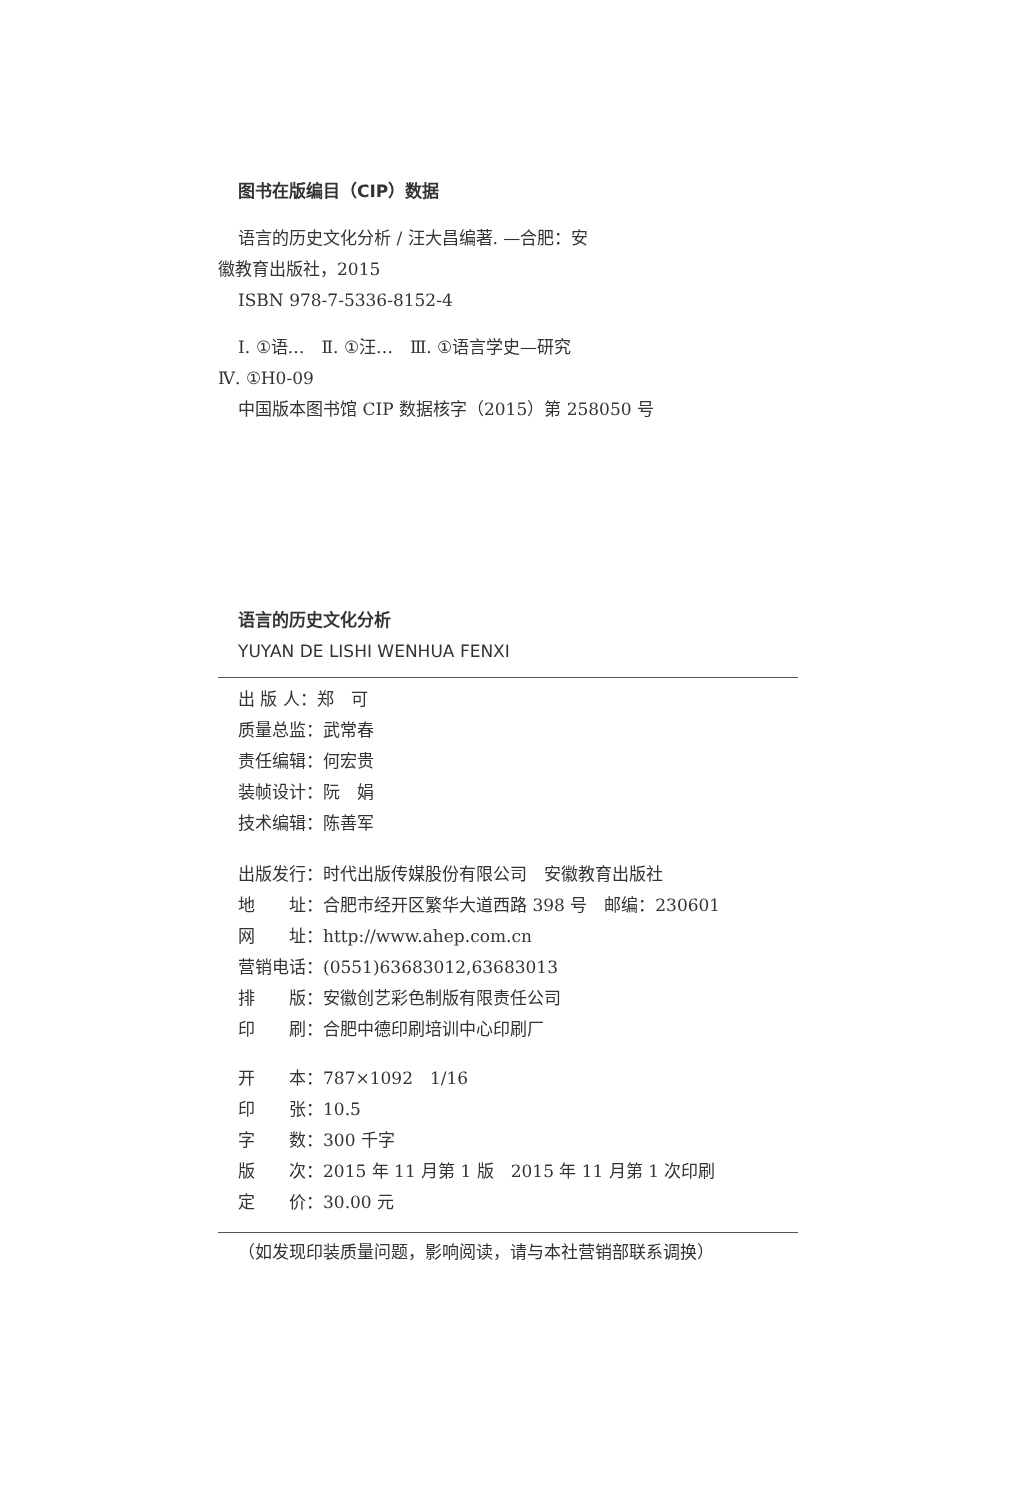图书在版编目（CIP）数据
语言的历史文化分析 / 汪大昌编著. —合肥：安
徽教育出版社，2015
ISBN 978-7-5336-8152-4
Ⅰ. ①语…　Ⅱ. ①汪…　Ⅲ. ①语言学史—研究
Ⅳ. ①H0-09
中国版本图书馆 CIP 数据核字（2015）第 258050 号
语言的历史文化分析
YUYAN DE LISHI WENHUA FENXI
出 版 人：郑　可
质量总监：武常春
责任编辑：何宏贵
装帧设计：阮　娟
技术编辑：陈善军
出版发行：时代出版传媒股份有限公司　安徽教育出版社
地　　址：合肥市经开区繁华大道西路 398 号　邮编：230601
网　　址：http://www.ahep.com.cn
营销电话：(0551)63683012,63683013
排　　版：安徽创艺彩色制版有限责任公司
印　　刷：合肥中德印刷培训中心印刷厂
开　　本：787×1092　1/16
印　　张：10.5
字　　数：300 千字
版　　次：2015 年 11 月第 1 版　2015 年 11 月第 1 次印刷
定　　价：30.00 元
（如发现印装质量问题，影响阅读，请与本社营销部联系调换）